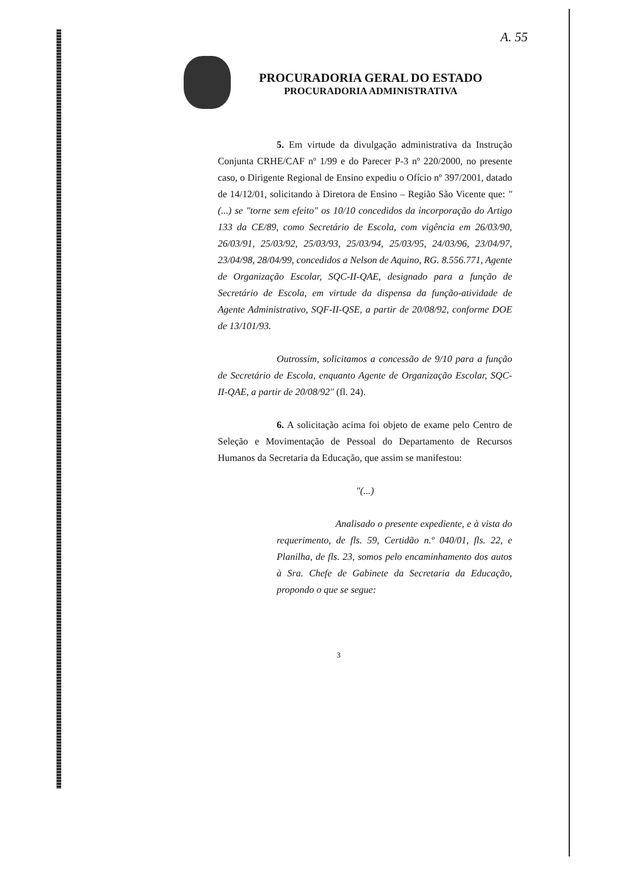A. 55
PROCURADORIA GERAL DO ESTADO
PROCURADORIA ADMINISTRATIVA
5. Em virtude da divulgação administrativa da Instrução Conjunta CRHE/CAF nº 1/99 e do Parecer P-3 nº 220/2000, no presente caso, o Dirigente Regional de Ensino expediu o Ofício nº 397/2001, datado de 14/12/01, solicitando à Diretora de Ensino – Região São Vicente que: "(...) se "torne sem efeito" os 10/10 concedidos da incorporação do Artigo 133 da CE/89, como Secretário de Escola, com vigência em 26/03/90, 26/03/91, 25/03/92, 25/03/93, 25/03/94, 25/03/95, 24/03/96, 23/04/97, 23/04/98, 28/04/99, concedidos a Nelson de Aquino, RG. 8.556.771, Agente de Organização Escolar, SQC-II-QAE, designado para a função de Secretário de Escola, em virtude da dispensa da função-atividade de Agente Administrativo, SQF-II-QSE, a partir de 20/08/92, conforme DOE de 13/101/93.
Outrossim, solicitamos a concessão de 9/10 para a função de Secretário de Escola, enquanto Agente de Organização Escolar, SQC-II-QAE, a partir de 20/08/92" (fl. 24).
6. A solicitação acima foi objeto de exame pelo Centro de Seleção e Movimentação de Pessoal do Departamento de Recursos Humanos da Secretaria da Educação, que assim se manifestou:
"(...)
Analisado o presente expediente, e à vista do requerimento, de fls. 59, Certidão n.º 040/01, fls. 22, e Planilha, de fls. 23, somos pelo encaminhamento dos autos à Sra. Chefe de Gabinete da Secretaria da Educação, propondo o que se segue:
3